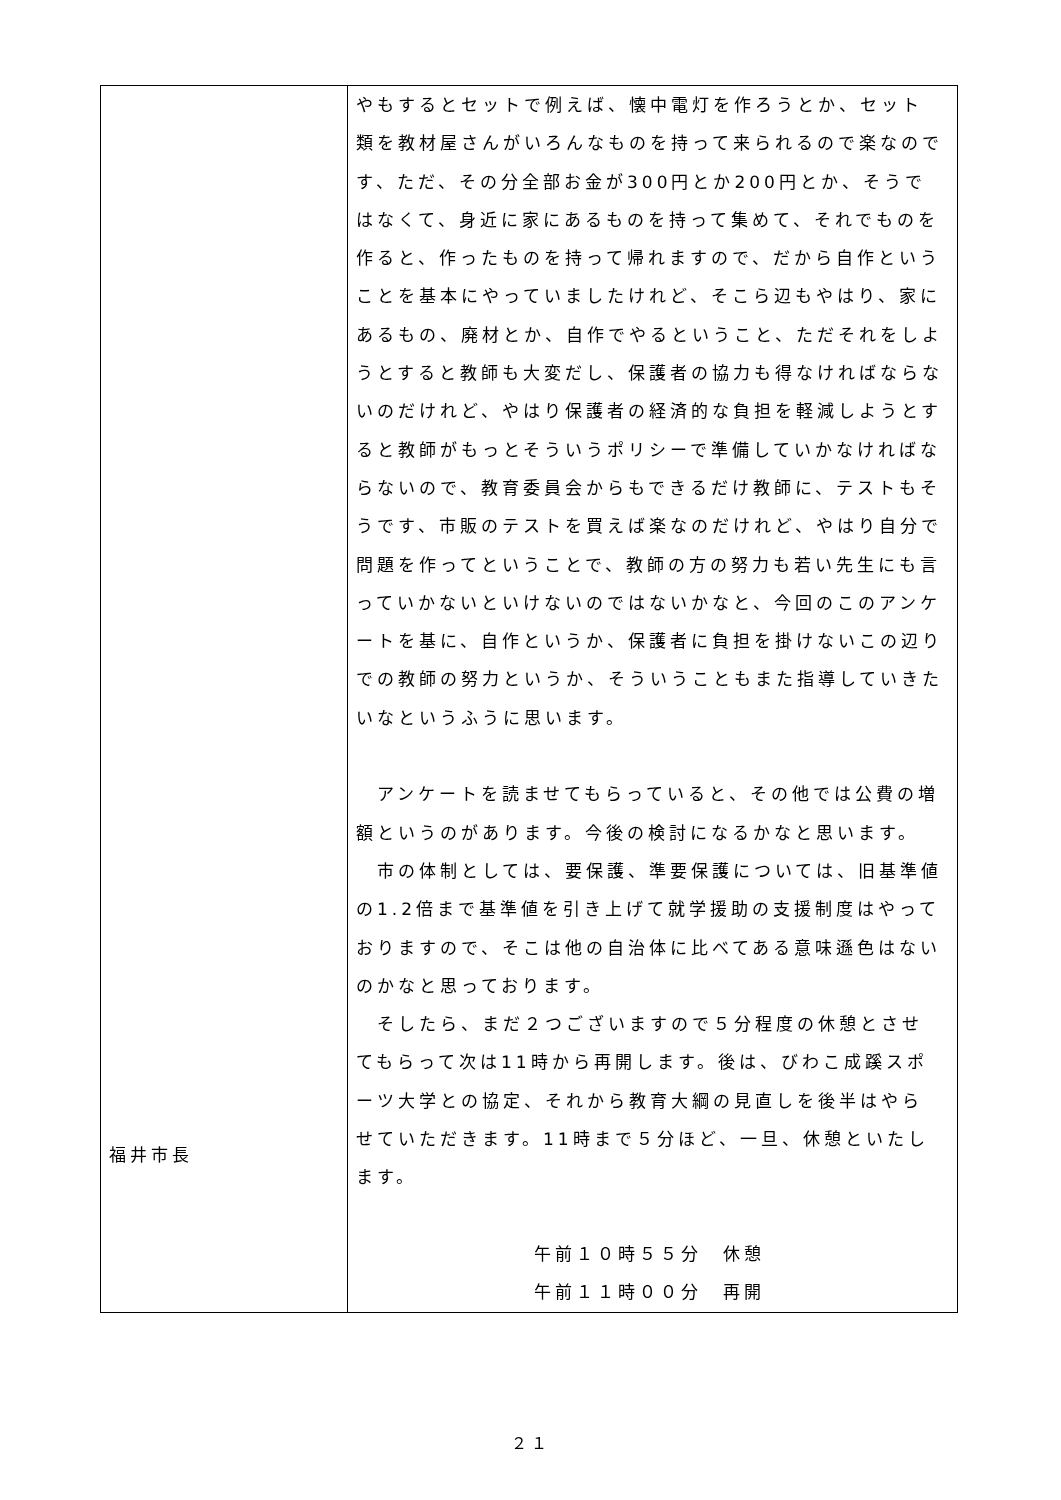| 福井市長 | やもするとセットで例えば、懐中電灯を作ろうとか、セット類を教材屋さんがいろんなものを持って来られるので楽なのです、ただ、その分全部お金が300円とか200円とか、そうではなくて、身近に家にあるものを持って集めて、それでものを作ると、作ったものを持って帰れますので、だから自作ということを基本にやっていましたけれど、そこら辺もやはり、家にあるもの、廃材とか、自作でやるということ、ただそれをしようとすると教師も大変だし、保護者の協力も得なければならないのだけれど、やはり保護者の経済的な負担を軽減しようとすると教師がもっとそういうポリシーで準備していかなければならないので、教育委員会からもできるだけ教師に、テストもそうです、市販のテストを買えば楽なのだけれど、やはり自分で問題を作ってということで、教師の方の努力も若い先生にも言っていかないといけないのではないかなと、今回のこのアンケートを基に、自作というか、保護者に負担を掛けないこの辺りでの教師の努力というか、そういうこともまた指導していきたいなというふうに思います。 アンケートを読ませてもらっていると、その他では公費の増額というのがあります。今後の検討になるかなと思います。 市の体制としては、要保護、準要保護については、旧基準値の1.2倍まで基準値を引き上げて就学援助の支援制度はやっておりますので、そこは他の自治体に比べてある意味遜色はないのかなと思っております。 そしたら、まだ２つございますので５分程度の休憩とさせてもらって次は11時から再開します。後は、びわこ成蹊スポーツ大学との協定、それから教育大綱の見直しを後半はやらせていただきます。11時まで５分ほど、一旦、休憩といたします。 午前１０時５５分 休憩 午前１１時００分 再開 |
２１